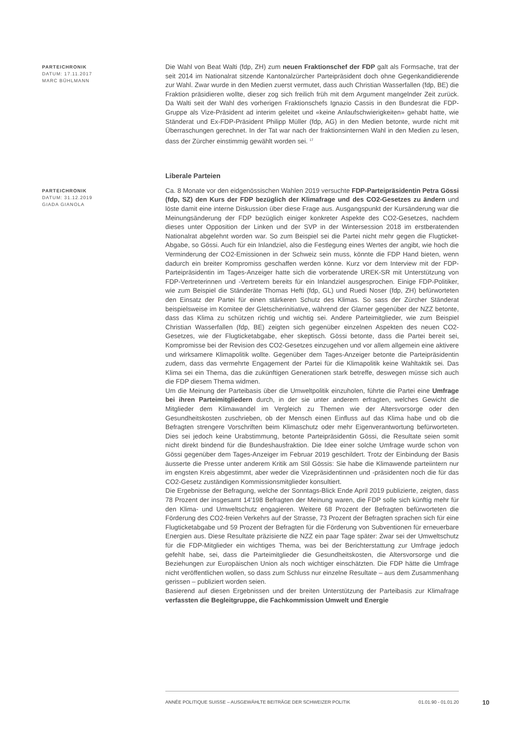PARTEICHRONIK
DATUM: 17.11.2017
MARC BÜHLMANN
Die Wahl von Beat Walti (fdp, ZH) zum neuen Fraktionschef der FDP galt als Formsache, trat der seit 2014 im Nationalrat sitzende Kantonalzürcher Parteipräsident doch ohne Gegenkandidierende zur Wahl. Zwar wurde in den Medien zuerst vermutet, dass auch Christian Wasserfallen (fdp, BE) die Fraktion präsidieren wollte, dieser zog sich freilich früh mit dem Argument mangelnder Zeit zurück. Da Walti seit der Wahl des vorherigen Fraktionschefs Ignazio Cassis in den Bundesrat die FDP-Gruppe als Vize-Präsident ad interim geleitet und «keine Anlaufschwierigkeiten» gehabt hatte, wie Ständerat und Ex-FDP-Präsident Philipp Müller (fdp, AG) in den Medien betonte, wurde nicht mit Überraschungen gerechnet. In der Tat war nach der fraktionsinternen Wahl in den Medien zu lesen, dass der Zürcher einstimmig gewählt worden sei. <sup>17</sup>
Liberale Parteien
PARTEICHRONIK
DATUM: 31.12.2019
GIADA GIANOLA
Ca. 8 Monate vor den eidgenössischen Wahlen 2019 versuchte FDP-Parteipräsidentin Petra Gössi (fdp, SZ) den Kurs der FDP bezüglich der Klimafrage und des CO2-Gesetzes zu ändern und löste damit eine interne Diskussion über diese Frage aus. Ausgangspunkt der Kursänderung war die Meinungsänderung der FDP bezüglich einiger konkreter Aspekte des CO2-Gesetzes, nachdem dieses unter Opposition der Linken und der SVP in der Wintersession 2018 im erstberatenden Nationalrat abgelehnt worden war. So zum Beispiel sei die Partei nicht mehr gegen die Flugticket-Abgabe, so Gössi. Auch für ein Inlandziel, also die Festlegung eines Wertes der angibt, wie hoch die Verminderung der CO2-Emissionen in der Schweiz sein muss, könnte die FDP Hand bieten, wenn dadurch ein breiter Kompromiss geschaffen werden könne. Kurz vor dem Interview mit der FDP-Parteipräsidentin im Tages-Anzeiger hatte sich die vorberatende UREK-SR mit Unterstützung von FDP-Vertreterinnen und -Vertretern bereits für ein Inlandziel ausgesprochen. Einige FDP-Politiker, wie zum Beispiel die Ständeräte Thomas Hefti (fdp, GL) und Ruedi Noser (fdp, ZH) befürworteten den Einsatz der Partei für einen stärkeren Schutz des Klimas. So sass der Zürcher Ständerat beispielsweise im Komitee der Gletscherinitiative, während der Glarner gegenüber der NZZ betonte, dass das Klima zu schützen richtig und wichtig sei. Andere Parteimitglieder, wie zum Beispiel Christian Wasserfallen (fdp, BE) zeigten sich gegenüber einzelnen Aspekten des neuen CO2-Gesetzes, wie der Flugticketabgabe, eher skeptisch. Gössi betonte, dass die Partei bereit sei, Kompromisse bei der Revision des CO2-Gesetzes einzugehen und vor allem allgemein eine aktivere und wirksamere Klimapolitik wollte. Gegenüber dem Tages-Anzeiger betonte die Parteipräsidentin zudem, dass das vermehrte Engagement der Partei für die Klimapolitik keine Wahltaktik sei. Das Klima sei ein Thema, das die zukünftigen Generationen stark betreffe, deswegen müsse sich auch die FDP diesem Thema widmen.
Um die Meinung der Parteibasis über die Umweltpolitik einzuholen, führte die Partei eine Umfrage bei ihren Parteimitgliedern durch, in der sie unter anderem erfragten, welches Gewicht die Mitglieder dem Klimawandel im Vergleich zu Themen wie der Altersvorsorge oder den Gesundheitskosten zuschrieben, ob der Mensch einen Einfluss auf das Klima habe und ob die Befragten strengere Vorschriften beim Klimaschutz oder mehr Eigenverantwortung befürworteten. Dies sei jedoch keine Urabstimmung, betonte Parteipräsidentin Gössi, die Resultate seien somit nicht direkt bindend für die Bundeshausfraktion. Die Idee einer solche Umfrage wurde schon von Gössi gegenüber dem Tages-Anzeiger im Februar 2019 geschildert. Trotz der Einbindung der Basis äusserte die Presse unter anderem Kritik am Stil Gössis: Sie habe die Klimawende parteiintern nur im engsten Kreis abgestimmt, aber weder die Vizepräsidentinnen und -präsidenten noch die für das CO2-Gesetz zuständigen Kommissionsmitglieder konsultiert.
Die Ergebnisse der Befragung, welche der Sonntags-Blick Ende April 2019 publizierte, zeigten, dass 78 Prozent der insgesamt 14'198 Befragten der Meinung waren, die FDP solle sich künftig mehr für den Klima- und Umweltschutz engagieren. Weitere 68 Prozent der Befragten befürworteten die Förderung des CO2-freien Verkehrs auf der Strasse, 73 Prozent der Befragten sprachen sich für eine Flugticketabgabe und 59 Prozent der Befragten für die Förderung von Subventionen für erneuerbare Energien aus. Diese Resultate präzisierte die NZZ ein paar Tage später: Zwar sei der Umweltschutz für die FDP-Mitglieder ein wichtiges Thema, was bei der Berichterstattung zur Umfrage jedoch gefehlt habe, sei, dass die Parteimitglieder die Gesundheitskosten, die Altersvorsorge und die Beziehungen zur Europäischen Union als noch wichtiger einschätzten. Die FDP hätte die Umfrage nicht veröffentlichen wollen, so dass zum Schluss nur einzelne Resultate – aus dem Zusammenhang gerissen – publiziert worden seien.
Basierend auf diesen Ergebnissen und der breiten Unterstützung der Parteibasis zur Klimafrage verfassten die Begleitgruppe, die Fachkommission Umwelt und Energie
ANNÉE POLITIQUE SUISSE – AUSGEWÄHLTE BEITRÄGE DER SCHWEIZER POLITIK 01.01.90 - 01.01.20
10